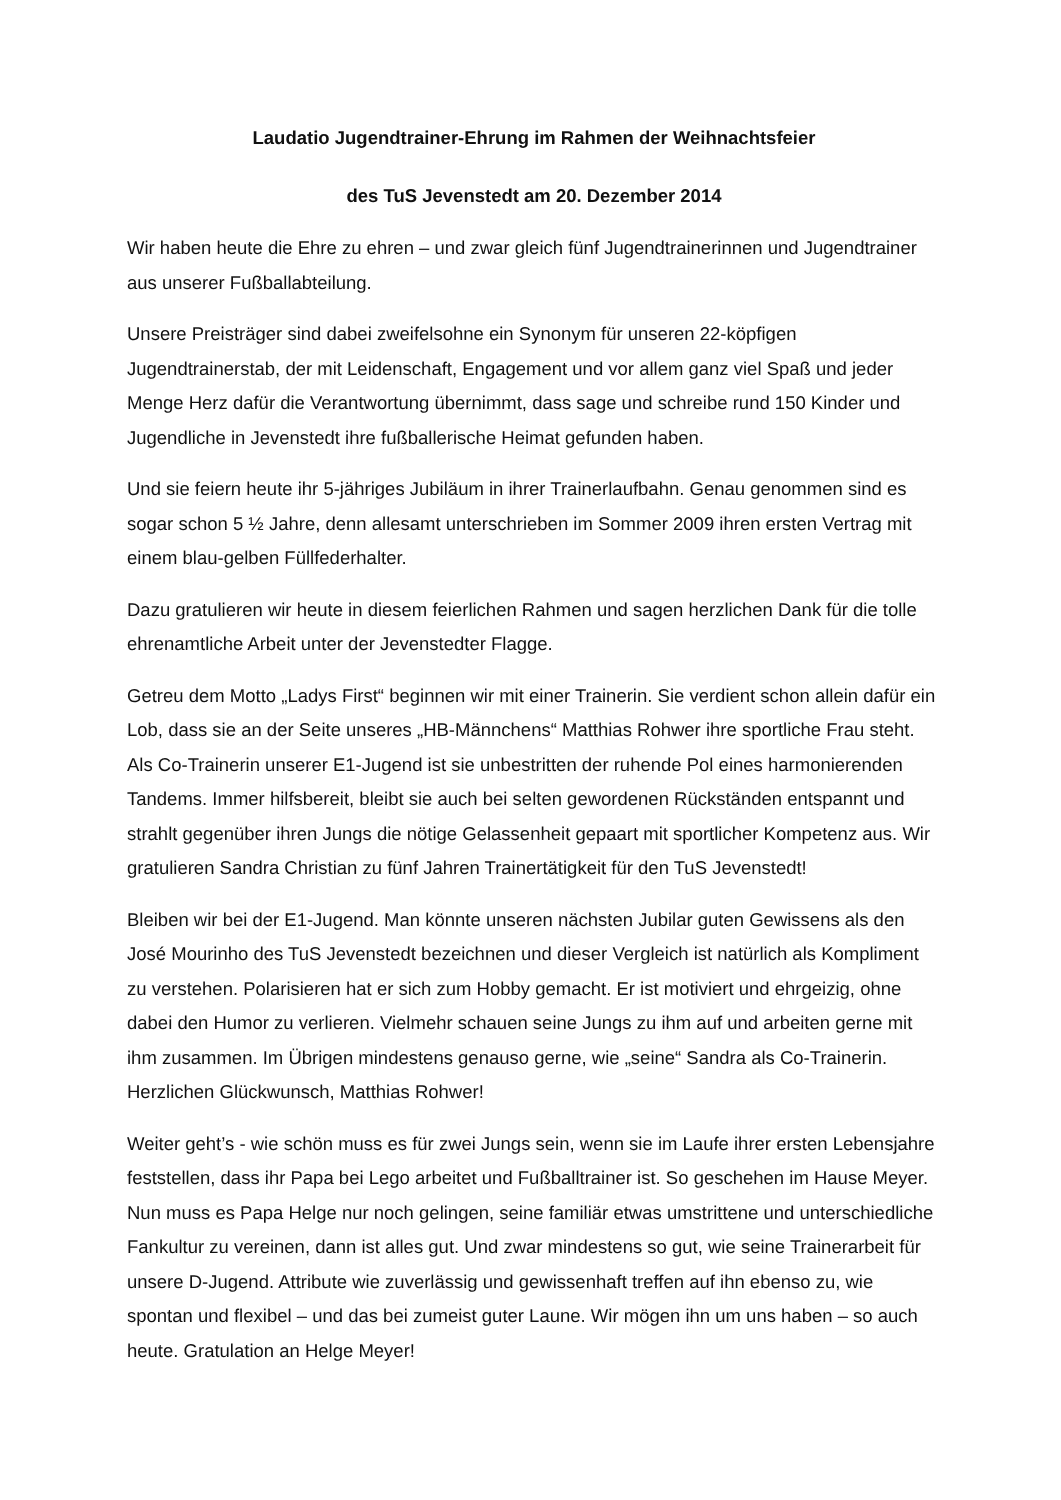Laudatio Jugendtrainer-Ehrung im Rahmen der Weihnachtsfeier
des TuS Jevenstedt am 20. Dezember 2014
Wir haben heute die Ehre zu ehren – und zwar gleich fünf Jugendtrainerinnen und Jugendtrainer aus unserer Fußballabteilung.
Unsere Preisträger sind dabei zweifelsohne ein Synonym für unseren 22-köpfigen Jugendtrainerstab, der mit Leidenschaft, Engagement und vor allem ganz viel Spaß und jeder Menge Herz dafür die Verantwortung übernimmt, dass sage und schreibe rund 150 Kinder und Jugendliche in Jevenstedt ihre fußballerische Heimat gefunden haben.
Und sie feiern heute ihr 5-jähriges Jubiläum in ihrer Trainerlaufbahn. Genau genommen sind es sogar schon 5 ½ Jahre, denn allesamt unterschrieben im Sommer 2009 ihren ersten Vertrag mit einem blau-gelben Füllfederhalter.
Dazu gratulieren wir heute in diesem feierlichen Rahmen und sagen herzlichen Dank für die tolle ehrenamtliche Arbeit unter der Jevenstedter Flagge.
Getreu dem Motto „Ladys First“ beginnen wir mit einer Trainerin. Sie verdient schon allein dafür ein Lob, dass sie an der Seite unseres „HB-Männchens“ Matthias Rohwer ihre sportliche Frau steht. Als Co-Trainerin unserer E1-Jugend ist sie unbestritten der ruhende Pol eines harmonierenden Tandems. Immer hilfsbereit, bleibt sie auch bei selten gewordenen Rückständen entspannt und strahlt gegenüber ihren Jungs die nötige Gelassenheit gepaart mit sportlicher Kompetenz aus. Wir gratulieren Sandra Christian zu fünf Jahren Trainertätigkeit für den TuS Jevenstedt!
Bleiben wir bei der E1-Jugend. Man könnte unseren nächsten Jubilar guten Gewissens als den José Mourinho des TuS Jevenstedt bezeichnen und dieser Vergleich ist natürlich als Kompliment zu verstehen. Polarisieren hat er sich zum Hobby gemacht. Er ist motiviert und ehrgeizig, ohne dabei den Humor zu verlieren. Vielmehr schauen seine Jungs zu ihm auf und arbeiten gerne mit ihm zusammen. Im Übrigen mindestens genauso gerne, wie „seine“ Sandra als Co-Trainerin. Herzlichen Glückwunsch, Matthias Rohwer!
Weiter geht’s - wie schön muss es für zwei Jungs sein, wenn sie im Laufe ihrer ersten Lebensjahre feststellen, dass ihr Papa bei Lego arbeitet und Fußballtrainer ist. So geschehen im Hause Meyer. Nun muss es Papa Helge nur noch gelingen, seine familiär etwas umstrittene und unterschiedliche Fankultur zu vereinen, dann ist alles gut. Und zwar mindestens so gut, wie seine Trainerarbeit für unsere D-Jugend. Attribute wie zuverlässig und gewissenhaft treffen auf ihn ebenso zu, wie spontan und flexibel – und das bei zumeist guter Laune. Wir mögen ihn um uns haben – so auch heute. Gratulation an Helge Meyer!